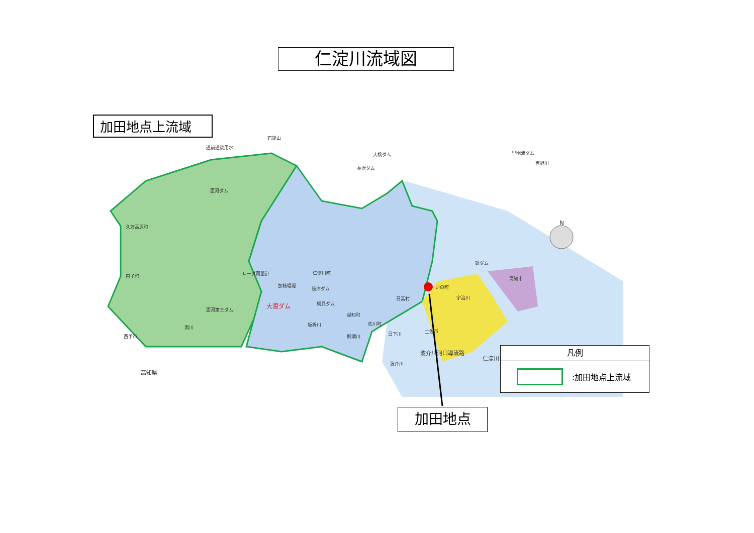仁淀川流域図
加田地点上流域
石鎚山
道前道後用水
大橋ダム 早明浦ダム
吉野川
長沢ダム
面河ダム
久万高原町
レーダ雨量計 仁淀川町
内子町
加枝堰堤
筏津ダム いの町
高知市
鏡ダム
日高村 宇治川
桐見ダム
面河第三ダム
越知町
坂折川 佐川町
黒川
西予市 日下川 土佐市
柳瀬川
波介川河口導流路
仁淀川
波介川
高知県
大渡ダム
N
凡例
:加田地点上流域
加田地点